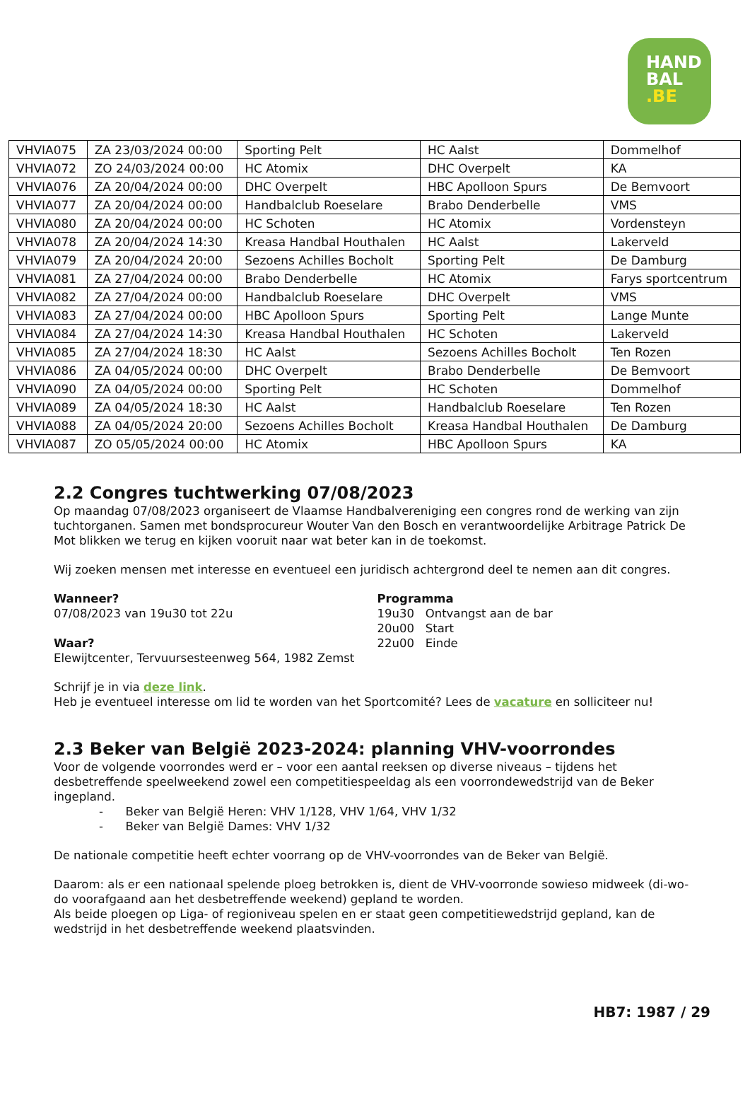HAND
BAL
.BE
| VHVIA075 | ZA 23/03/2024 00:00 | Sporting Pelt | HC Aalst | Dommelhof |
| VHVIA072 | ZO 24/03/2024 00:00 | HC Atomix | DHC Overpelt | KA |
| VHVIA076 | ZA 20/04/2024 00:00 | DHC Overpelt | HBC Apolloon Spurs | De Bemvoort |
| VHVIA077 | ZA 20/04/2024 00:00 | Handbalclub Roeselare | Brabo Denderbelle | VMS |
| VHVIA080 | ZA 20/04/2024 00:00 | HC Schoten | HC Atomix | Vordensteyn |
| VHVIA078 | ZA 20/04/2024 14:30 | Kreasa Handbal Houthalen | HC Aalst | Lakerveld |
| VHVIA079 | ZA 20/04/2024 20:00 | Sezoens Achilles Bocholt | Sporting Pelt | De Damburg |
| VHVIA081 | ZA 27/04/2024 00:00 | Brabo Denderbelle | HC Atomix | Farys sportcentrum |
| VHVIA082 | ZA 27/04/2024 00:00 | Handbalclub Roeselare | DHC Overpelt | VMS |
| VHVIA083 | ZA 27/04/2024 00:00 | HBC Apolloon Spurs | Sporting Pelt | Lange Munte |
| VHVIA084 | ZA 27/04/2024 14:30 | Kreasa Handbal Houthalen | HC Schoten | Lakerveld |
| VHVIA085 | ZA 27/04/2024 18:30 | HC Aalst | Sezoens Achilles Bocholt | Ten Rozen |
| VHVIA086 | ZA 04/05/2024 00:00 | DHC Overpelt | Brabo Denderbelle | De Bemvoort |
| VHVIA090 | ZA 04/05/2024 00:00 | Sporting Pelt | HC Schoten | Dommelhof |
| VHVIA089 | ZA 04/05/2024 18:30 | HC Aalst | Handbalclub Roeselare | Ten Rozen |
| VHVIA088 | ZA 04/05/2024 20:00 | Sezoens Achilles Bocholt | Kreasa Handbal Houthalen | De Damburg |
| VHVIA087 | ZO 05/05/2024 00:00 | HC Atomix | HBC Apolloon Spurs | KA |
2.2 Congres tuchtwerking 07/08/2023
Op maandag 07/08/2023 organiseert de Vlaamse Handbalvereniging een congres rond de werking van zijn tuchtorganen. Samen met bondsprocureur Wouter Van den Bosch en verantwoordelijke Arbitrage Patrick De Mot blikken we terug en kijken vooruit naar wat beter kan in de toekomst.
Wij zoeken mensen met interesse en eventueel een juridisch achtergrond deel te nemen aan dit congres.
Wanneer?
07/08/2023 van 19u30 tot 22u
Waar?
Elewijtcenter, Tervuursesteenweg 564, 1982 Zemst
Programma
19u30 Ontvangst aan de bar
20u00 Start
22u00 Einde
Schrijf je in via deze link.
Heb je eventueel interesse om lid te worden van het Sportcomité? Lees de vacature en solliciteer nu!
2.3 Beker van België 2023-2024: planning VHV-voorrondes
Voor de volgende voorrondes werd er – voor een aantal reeksen op diverse niveaus – tijdens het desbetreffende speelweekend zowel een competitiespeeldag als een voorrondewedstrijd van de Beker ingepland.
- Beker van België Heren: VHV 1/128, VHV 1/64, VHV 1/32
- Beker van België Dames: VHV 1/32
De nationale competitie heeft echter voorrang op de VHV-voorrondes van de Beker van België.
Daarom: als er een nationaal spelende ploeg betrokken is, dient de VHV-voorronde sowieso midweek (di-wo-do voorafgaand aan het desbetreffende weekend) gepland te worden.
Als beide ploegen op Liga- of regioniveau spelen en er staat geen competitiewedstrijd gepland, kan de wedstrijd in het desbetreffende weekend plaatsvinden.
HB7: 1987 / 29